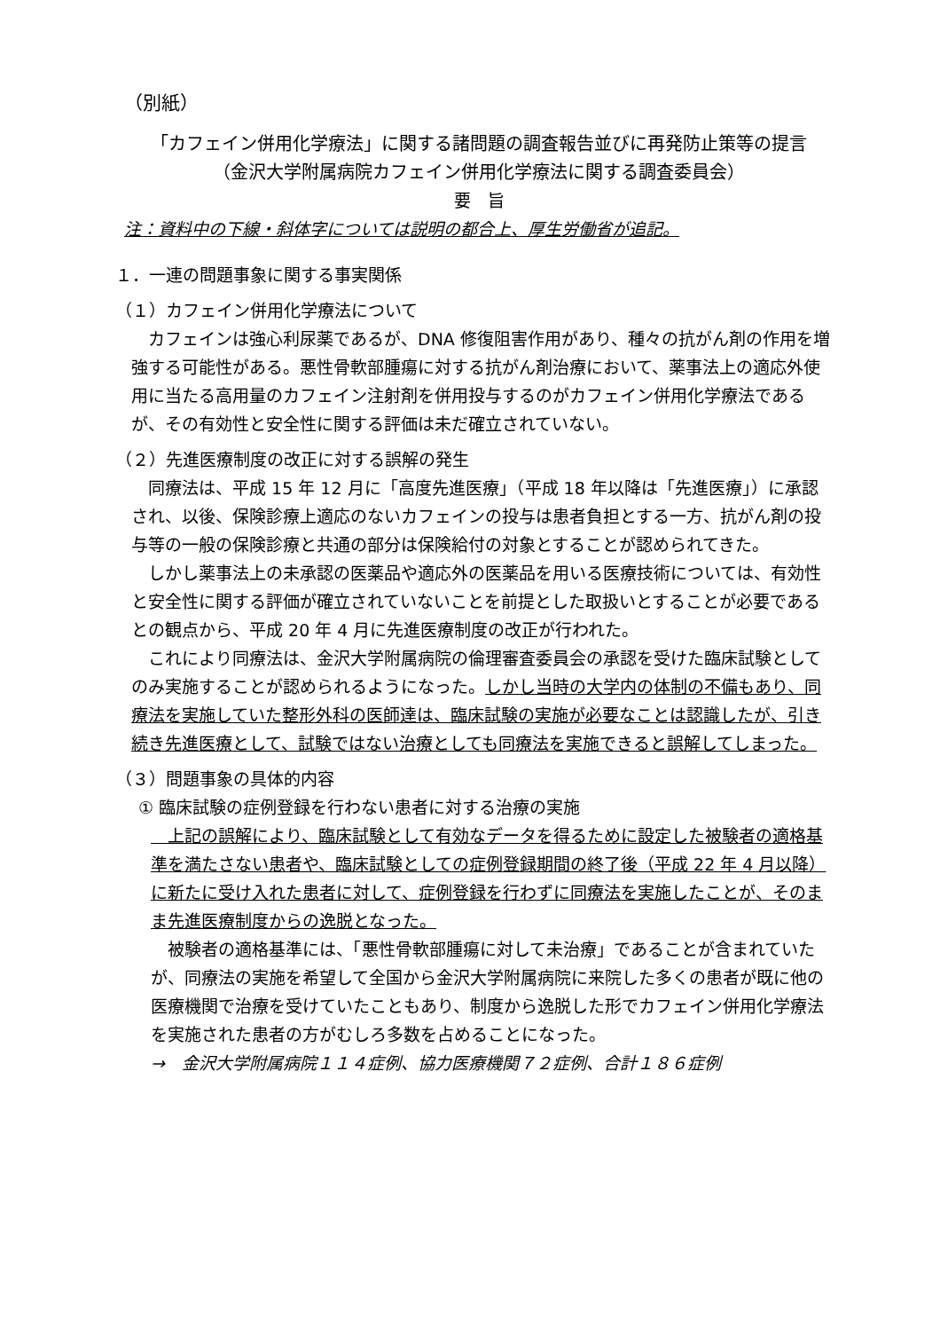（別紙）
「カフェイン併用化学療法」に関する諸問題の調査報告並びに再発防止策等の提言
（金沢大学附属病院カフェイン併用化学療法に関する調査委員会）
要　旨
注：資料中の下線・斜体字については説明の都合上、厚生労働省が追記。
１．一連の問題事象に関する事実関係
（１）カフェイン併用化学療法について
　カフェインは強心利尿薬であるが、DNA 修復阻害作用があり、種々の抗がん剤の作用を増強する可能性がある。悪性骨軟部腫瘍に対する抗がん剤治療において、薬事法上の適応外使用に当たる高用量のカフェイン注射剤を併用投与するのがカフェイン併用化学療法であるが、その有効性と安全性に関する評価は未だ確立されていない。
（２）先進医療制度の改正に対する誤解の発生
　同療法は、平成 15 年 12 月に「高度先進医療」（平成 18 年以降は「先進医療」）に承認され、以後、保険診療上適応のないカフェインの投与は患者負担とする一方、抗がん剤の投与等の一般の保険診療と共通の部分は保険給付の対象とすることが認められてきた。
　しかし薬事法上の未承認の医薬品や適応外の医薬品を用いる医療技術については、有効性と安全性に関する評価が確立されていないことを前提とした取扱いとすることが必要であるとの観点から、平成 20 年 4 月に先進医療制度の改正が行われた。
　これにより同療法は、金沢大学附属病院の倫理審査委員会の承認を受けた臨床試験としてのみ実施することが認められるようになった。しかし当時の大学内の体制の不備もあり、同療法を実施していた整形外科の医師達は、臨床試験の実施が必要なことは認識したが、引き続き先進医療として、試験ではない治療としても同療法を実施できると誤解してしまった。
（３）問題事象の具体的内容
① 臨床試験の症例登録を行わない患者に対する治療の実施
　上記の誤解により、臨床試験として有効なデータを得るために設定した被験者の適格基準を満たさない患者や、臨床試験としての症例登録期間の終了後（平成 22 年 4 月以降）に新たに受け入れた患者に対して、症例登録を行わずに同療法を実施したことが、そのまま先進医療制度からの逸脱となった。
　被験者の適格基準には、「悪性骨軟部腫瘍に対して未治療」であることが含まれていたが、同療法の実施を希望して全国から金沢大学附属病院に来院した多くの患者が既に他の医療機関で治療を受けていたこともあり、制度から逸脱した形でカフェイン併用化学療法を実施された患者の方がむしろ多数を占めることになった。
→　金沢大学附属病院１１４症例、協力医療機関７２症例、合計１８６症例